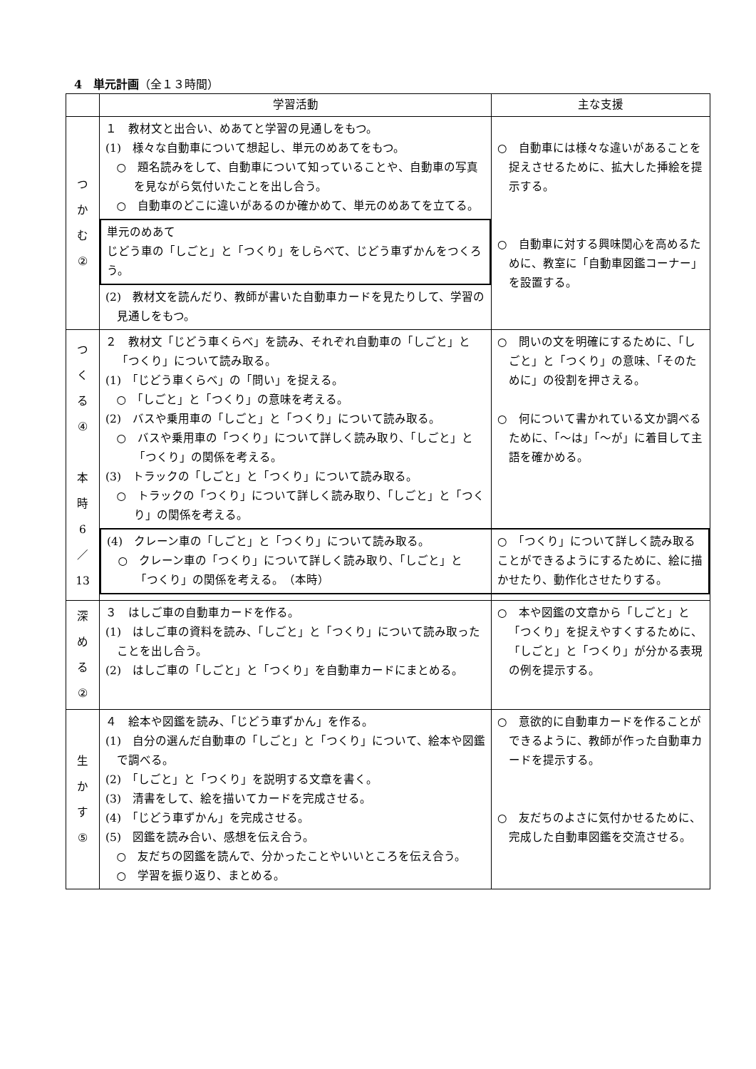4　単元計画（全１３時間）
| | 学習活動 | 主な支援 |
| --- | --- | --- |
| つ か む ② | １ 教材文と出合い、めあてと学習の見通しをもつ。 (1) 様々な自動車について想起し、単元のめあてをもつ。 ○ 題名読みをして、自動車について知っていることや、自動車の写真を見ながら気付いたことを出し合う。 ○ 自動車のどこに違いがあるのか確かめて、単元のめあてを立てる。 単元のめあて じどう車の「しごと」と「つくり」をしらべて、じどう車ずかんをつくろう。 (2) 教材文を読んだり、教師が書いた自動車カードを見たりして、学習の見通しをもつ。 | ○ 自動車には様々な違いがあることを捉えさせるために、拡大した挿絵を提示する。 ○ 自動車に対する興味関心を高めるために、教室に「自動車図鑑コーナー」を設置する。 |
| つ く る ④ 本 時 6 ／ 13 | ２ 教材文「じどう車くらべ」を読み、それぞれ自動車の「しごと」と「つくり」について読み取る。 (1) 「じどう車くらべ」の「問い」を捉える。 ○ 「しごと」と「つくり」の意味を考える。 (2) バスや乗用車の「しごと」と「つくり」について読み取る。 ○ バスや乗用車の「つくり」について詳しく読み取り、「しごと」と「つくり」の関係を考える。 (3) トラックの「しごと」と「つくり」について読み取る。 ○ トラックの「つくり」について詳しく読み取り、「しごと」と「つくり」の関係を考える。 (4) クレーン車の「しごと」と「つくり」について読み取る。 ○ クレーン車の「つくり」について詳しく読み取り、「しごと」と「つくり」の関係を考える。 （本時） | ○ 問いの文を明確にするために、「しごと」と「つくり」の意味、「そのために」の役割を押さえる。 ○ 何について書かれている文か調べるために、「～は」「～が」に着目して主語を確かめる。 ○ 「つくり」について詳しく読み取ることができるようにするために、絵に描かせたり、動作化させたりする。 |
| 深 め る ② | ３ はしご車の自動車カードを作る。 (1) はしご車の資料を読み、「しごと」と「つくり」について読み取ったことを出し合う。 (2) はしご車の「しごと」と「つくり」を自動車カードにまとめる。 | ○ 本や図鑑の文章から「しごと」と「つくり」を捉えやすくするために、「しごと」と「つくり」が分かる表現の例を提示する。 |
| 生 か す ⑤ | ４ 絵本や図鑑を読み、「じどう車ずかん」を作る。 (1) 自分の選んだ自動車の「しごと」と「つくり」について、絵本や図鑑で調べる。 (2) 「しごと」と「つくり」を説明する文章を書く。 (3) 清書をして、絵を描いてカードを完成させる。 (4) 「じどう車ずかん」を完成させる。 (5) 図鑑を読み合い、感想を伝え合う。 ○ 友だちの図鑑を読んで、分かったことやいいところを伝え合う。 ○ 学習を振り返り、まとめる。 | ○ 意欲的に自動車カードを作ることができるように、教師が作った自動車カードを提示する。 ○ 友だちのよさに気付かせるために、完成した自動車図鑑を交流させる。 |